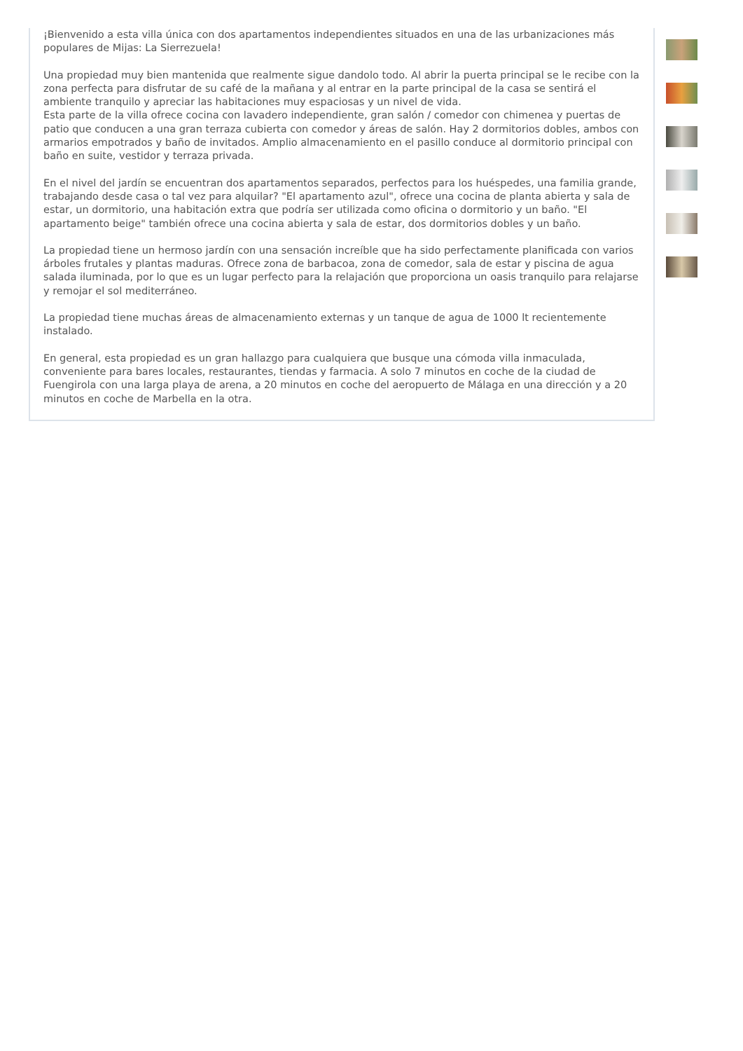¡Bienvenido a esta villa única con dos apartamentos independientes situados en una de las urbanizaciones más populares de Mijas: La Sierrezuela!
Una propiedad muy bien mantenida que realmente sigue dandolo todo. Al abrir la puerta principal se le recibe con la zona perfecta para disfrutar de su café de la mañana y al entrar en la parte principal de la casa se sentirá el ambiente tranquilo y apreciar las habitaciones muy espaciosas y un nivel de vida.
Esta parte de la villa ofrece cocina con lavadero independiente, gran salón / comedor con chimenea y puertas de patio que conducen a una gran terraza cubierta con comedor y áreas de salón. Hay 2 dormitorios dobles, ambos con armarios empotrados y baño de invitados. Amplio almacenamiento en el pasillo conduce al dormitorio principal con baño en suite, vestidor y terraza privada.
En el nivel del jardín se encuentran dos apartamentos separados, perfectos para los huéspedes, una familia grande, trabajando desde casa o tal vez para alquilar? "El apartamento azul", ofrece una cocina de planta abierta y sala de estar, un dormitorio, una habitación extra que podría ser utilizada como oficina o dormitorio y un baño. "El apartamento beige" también ofrece una cocina abierta y sala de estar, dos dormitorios dobles y un baño.
La propiedad tiene un hermoso jardín con una sensación increíble que ha sido perfectamente planificada con varios árboles frutales y plantas maduras. Ofrece zona de barbacoa, zona de comedor, sala de estar y piscina de agua salada iluminada, por lo que es un lugar perfecto para la relajación que proporciona un oasis tranquilo para relajarse y remojar el sol mediterráneo.
La propiedad tiene muchas áreas de almacenamiento externas y un tanque de agua de 1000 lt recientemente instalado.
En general, esta propiedad es un gran hallazgo para cualquiera que busque una cómoda villa inmaculada, conveniente para bares locales, restaurantes, tiendas y farmacia. A solo 7 minutos en coche de la ciudad de Fuengirola con una larga playa de arena, a 20 minutos en coche del aeropuerto de Málaga en una dirección y a 20 minutos en coche de Marbella en la otra.